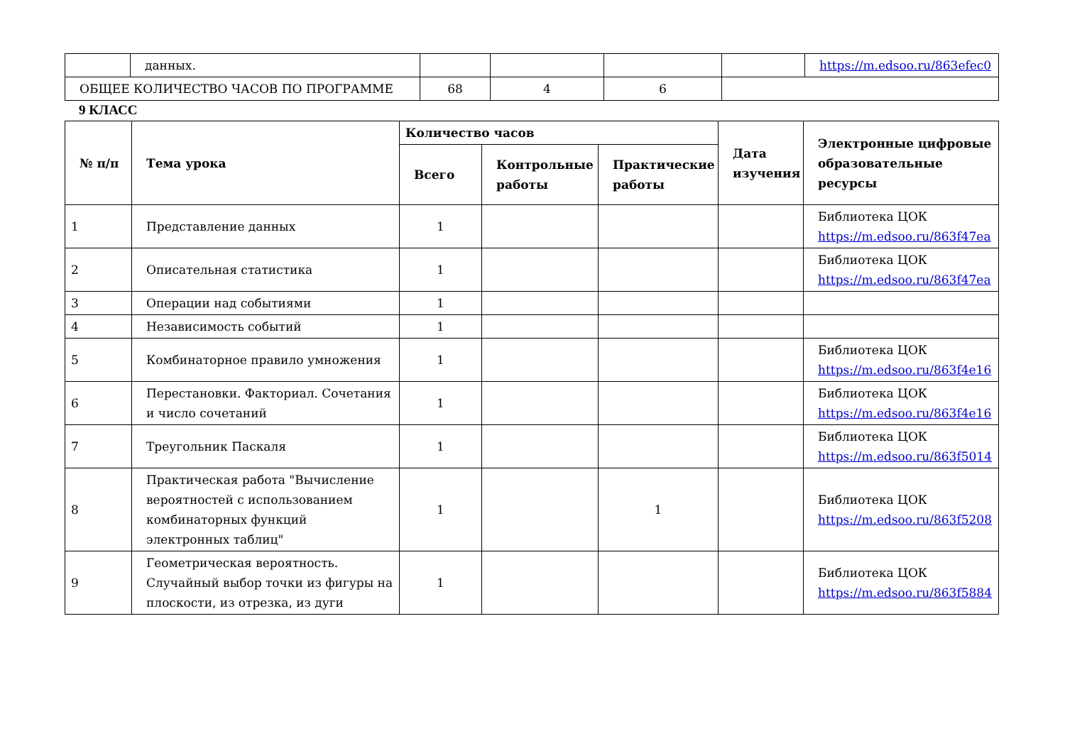| | данных. | | | | | https://m.edsoo.ru/863efec0 |
| ОБЩЕЕ КОЛИЧЕСТВО ЧАСОВ ПО ПРОГРАММЕ | | 68 | 4 | 6 | | |
9 КЛАСС
| № п/п | Тема урока | Количество часов | | | Дата изучения | Электронные цифровые образовательные ресурсы |
| --- | --- | --- | --- | --- | --- | --- |
| | | Всего | Контрольные работы | Практические работы | | |
| 1 | Представление данных | 1 | | | | Библиотека ЦОК https://m.edsoo.ru/863f47ea |
| 2 | Описательная статистика | 1 | | | | Библиотека ЦОК https://m.edsoo.ru/863f47ea |
| 3 | Операции над событиями | 1 | | | | |
| 4 | Независимость событий | 1 | | | | |
| 5 | Комбинаторное правило умножения | 1 | | | | Библиотека ЦОК https://m.edsoo.ru/863f4e16 |
| 6 | Перестановки. Факториал. Сочетания и число сочетаний | 1 | | | | Библиотека ЦОК https://m.edsoo.ru/863f4e16 |
| 7 | Треугольник Паскаля | 1 | | | | Библиотека ЦОК https://m.edsoo.ru/863f5014 |
| 8 | Практическая работа "Вычисление вероятностей с использованием комбинаторных функций электронных таблиц" | 1 | | 1 | | Библиотека ЦОК https://m.edsoo.ru/863f5208 |
| 9 | Геометрическая вероятность. Случайный выбор точки из фигуры на плоскости, из отрезка, из дуги | 1 | | | | Библиотека ЦОК https://m.edsoo.ru/863f5884 |